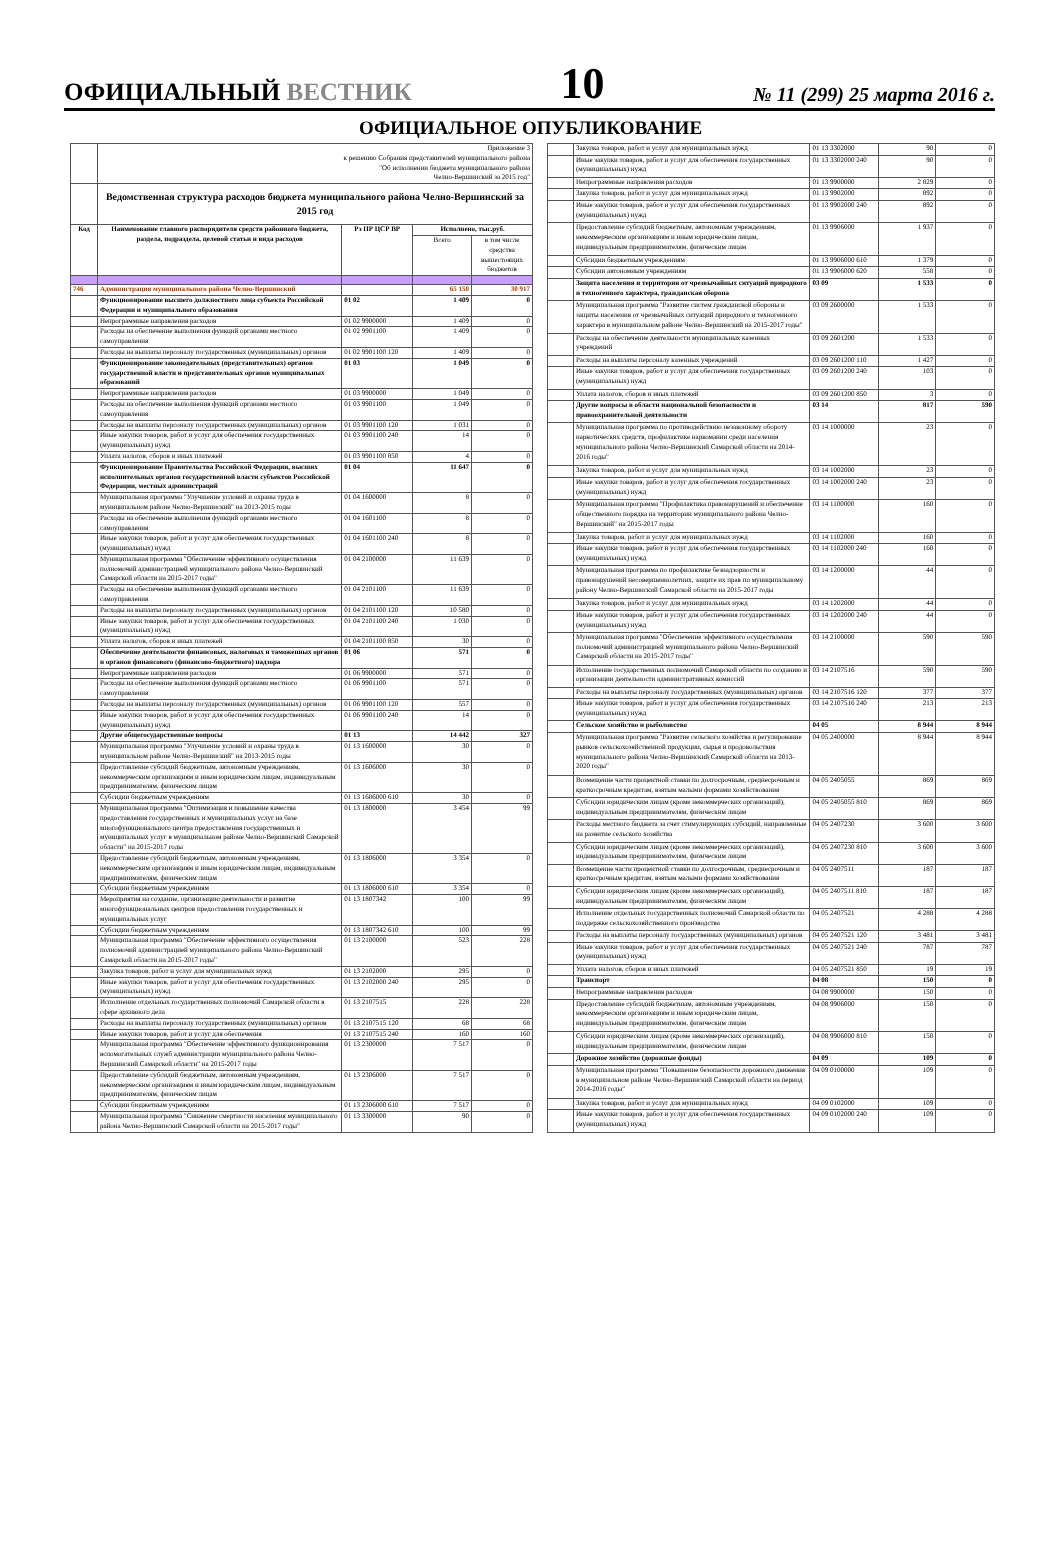ОФИЦИАЛЬНЫЙ ВЕСТНИК
10
№ 11 (299) 25 марта 2016 г.
ОФИЦИАЛЬНОЕ ОПУБЛИКОВАНИЕ
| | Приложение 3 к решению Собрания представителей муниципального района "Об исполнении бюджета муниципального района Челно-Вершинский за 2015 год" | | | |
| | Ведомственная структура расходов бюджета муниципального района Челно-Вершинский за 2015 год | | | |
| Код | Наименование главного распорядителя средств районного бюджета, раздела, подраздела, целевой статьи и вида расходов | Рз ПР ЦСР ВР | Исполнено, тыс.руб. | |
| | | | Всего | в том числе средства вышестоящих бюджетов |
| 746 | Администрация муниципального района Челно-Вершинский | | 65 150 | 30 917 |
| | Функционирование высшего должностного лица субъекта Российской Федерации и муниципального образования | 01 02 | 1 409 | 0 |
| | Непрограммные направления расходов | 01 02 9900000 | 1 409 | 0 |
| | Расходы на обеспечение выполнения функций органами местного самоуправления | 01 02 9901100 | 1 409 | 0 |
| | Расходы на выплаты персоналу государственных (муниципальных) органов | 01 02 9901100 120 | 1 409 | 0 |
| | Функционирование законодательных (представительных) органов государственной власти и представительных органов муниципальных образований | 01 03 | 1 049 | 0 |
| | Непрограммные направления расходов | 01 03 9900000 | 1 049 | 0 |
| | Расходы на обеспечение выполнения функций органами местного самоуправления | 01 03 9901100 | 1 049 | 0 |
| | Расходы на выплаты персоналу государственных (муниципальных) органов | 01 03 9901100 120 | 1 031 | 0 |
| | Иные закупки товаров, работ и услуг для обеспечения государственных (муниципальных) нужд | 01 03 9901100 240 | 14 | 0 |
| | Уплата налогов, сборов и иных платежей | 01 03 9901100 850 | 4 | 0 |
| | Функционирование Правительства Российской Федерации, высших исполнительных органов государственной власти субъектов Российской Федерации, местных администраций | 01 04 | 11 647 | 0 |
| | Муниципальная программа "Улучшение условий и охраны труда в муниципальном районе Челно-Вершинский" на 2013-2015 годы | 01 04 1600000 | 8 | 0 |
| | Расходы на обеспечение выполнения функций органами местного самоуправления | 01 04 1601100 | 8 | 0 |
| | Иные закупки товаров, работ и услуг для обеспечения государственных (муниципальных) нужд | 01 04 1601100 240 | 8 | 0 |
| | Муниципальная программа "Обеспечение эффективного осуществления полномочий администрацией муниципального района Челно-Вершинский Самарской области на 2015-2017 годы" | 01 04 2100000 | 11 639 | 0 |
| | Расходы на обеспечение выполнения функций органами местного самоуправления | 01 04 2101100 | 11 639 | 0 |
| | Расходы на выплаты персоналу государственных (муниципальных) органов | 01 04 2101100 120 | 10 580 | 0 |
| | Иные закупки товаров, работ и услуг для обеспечения государственных (муниципальных) нужд | 01 04 2101100 240 | 1 030 | 0 |
| | Уплата налогов, сборов и иных платежей | 01 04 2101100 850 | 30 | 0 |
| | Обеспечение деятельности финансовых, налоговых и таможенных органов и органов финансового (финансово-бюджетного) надзора | 01 06 | 571 | 0 |
| | Непрограммные направления расходов | 01 06 9900000 | 571 | 0 |
| | Расходы на обеспечение выполнения функций органами местного самоуправления | 01 06 9901100 | 571 | 0 |
| | Расходы на выплаты персоналу государственных (муниципальных) органов | 01 06 9901100 120 | 557 | 0 |
| | Иные закупки товаров, работ и услуг для обеспечения государственных (муниципальных) нужд | 01 06 9901100 240 | 14 | 0 |
| | Другие общегосударственные вопросы | 01 13 | 14 442 | 327 |
| | Муниципальная программа "Улучшение условий и охраны труда в муниципальном районе Челно-Вершинский" на 2013-2015 годы | 01 13 1600000 | 30 | 0 |
| | Предоставление субсидий бюджетным, автономным учреждениям, некоммерческим организациям и иным юридическим лицам, индивидуальным предпринимателям, физическим лицам | 01 13 1606000 | 30 | 0 |
| | Субсидии бюджетным учреждениям | 01 13 1606000 610 | 30 | 0 |
| | Муниципальная программа "Оптимизация и повышение качества предоставления государственных и муниципальных услуг на базе многофункционального центра предоставления государственных и муниципальных услуг в муниципальном районе Челно-Вершинский Самарской области" на 2015-2017 годы | 01 13 1800000 | 3 454 | 99 |
| | Предоставление субсидий бюджетным, автономным учреждениям, некоммерческим организациям и иным юридическим лицам, индивидуальным предпринимателям, физическим лицам | 01 13 1806000 | 3 354 | 0 |
| | Субсидии бюджетным учреждениям | 01 13 1806000 610 | 3 354 | 0 |
| | Мероприятия на создание, организацию деятельности и развитие многофункциональных центров предоставления государственных и муниципальных услуг | 01 13 1807342 | 100 | 99 |
| | Субсидии бюджетным учреждениям | 01 13 1807342 610 | 100 | 99 |
| | Муниципальная программа "Обеспечение эффективного осуществления полномочий администрацией муниципального района Челно-Вершинский Самарской области на 2015-2017 годы" | 01 13 2100000 | 523 | 228 |
| | Закупка товаров, работ и услуг для муниципальных нужд | 01 13 2102000 | 295 | 0 |
| | Иные закупки товаров, работ и услуг для обеспечения государственных (муниципальных) нужд | 01 13 2102000 240 | 295 | 0 |
| | Исполнение отдельных государственных полномочий Самарской области в сфере архивного дела | 01 13 2107515 | 228 | 228 |
| | Расходы на выплаты персоналу государственных (муниципальных) органов | 01 13 2107515 120 | 68 | 68 |
| | Иные закупки товаров, работ и услуг для обеспечения | 01 13 2107515 240 | 160 | 160 |
| | Муниципальная программа "Обеспечение эффективного функционирования вспомогательных служб администрации муниципального района Челно-Вершинский Самарской области" на 2015-2017 годы | 01 13 2300000 | 7 517 | 0 |
| | Предоставление субсидий бюджетным, автономным учреждениям, некоммерческим организациям и иным юридическим лицам, индивидуальным предпринимателям, физическим лицам | 01 13 2306000 | 7 517 | 0 |
| | Субсидии бюджетным учреждениям | 01 13 2306000 610 | 7 517 | 0 |
| | Муниципальная программа "Снижение смертности населения муниципального района Челно-Вершинский Самарской области на 2015-2017 годы" | 01 13 3300000 | 90 | 0 |
| | Закупка товаров, работ и услуг для муниципальных нужд | 01 13 3302000 | 90 | 0 |
| | Иные закупки товаров, работ и услуг для обеспечения государственных (муниципальных) нужд | 01 13 3302000 240 | 90 | 0 |
| | Непрограммные направления расходов | 01 13 9900000 | 2 829 | 0 |
| | Закупка товаров, работ и услуг для муниципальных нужд | 01 13 9902000 | 892 | 0 |
| | Иные закупки товаров, работ и услуг для обеспечения государственных (муниципальных) нужд | 01 13 9902000 240 | 892 | 0 |
| | Предоставление субсидий бюджетным, автономным учреждениям, некоммерческим организациям и иным юридическим лицам, индивидуальным предпринимателям, физическим лицам | 01 13 9906000 | 1 937 | 0 |
| | Субсидии бюджетным учреждениям | 01 13 9906000 610 | 1 379 | 0 |
| | Субсидии автономным учреждениям | 01 13 9906000 620 | 558 | 0 |
| | Защита населения и территории от чрезвычайных ситуаций природного и техногенного характера, гражданская оборона | 03 09 | 1 533 | 0 |
| | Муниципальная программа "Развитие систем гражданской обороны и защиты населения от чрезвычайных ситуаций природного и техногенного характера в муниципальном районе Челно-Вершинский на 2015-2017 годы" | 03 09 2600000 | 1 533 | 0 |
| | Расходы на обеспечение деятельности муниципальных казенных учреждений | 03 09 2601200 | 1 533 | 0 |
| | Расходы на выплаты персоналу казенных учреждений | 03 09 2601200 110 | 1 427 | 0 |
| | Иные закупки товаров, работ и услуг для обеспечения государственных (муниципальных) нужд | 03 09 2601200 240 | 103 | 0 |
| | Уплата налогов, сборов и иных платежей | 03 09 2601200 850 | 3 | 0 |
| | Другие вопросы в области национальной безопасности и правоохранительной деятельности | 03 14 | 817 | 590 |
| | Муниципальная программа по противодействию незаконному обороту наркотических средств, профилактике наркомании среди населения муниципального района Челно-Вершинский Самарской области на 2014-2016 годы" | 03 14 1000000 | 23 | 0 |
| | Закупка товаров, работ и услуг для муниципальных нужд | 03 14 1002000 | 23 | 0 |
| | Иные закупки товаров, работ и услуг для обеспечения государственных (муниципальных) нужд | 03 14 1002000 240 | 23 | 0 |
| | Муниципальная программа "Профилактика правонарушений и обеспечение общественного порядка на территории муниципального района Челно-Вершинский" на 2015-2017 годы | 03 14 1100000 | 160 | 0 |
| | Закупка товаров, работ и услуг для муниципальных нужд | 03 14 1102000 | 160 | 0 |
| | Иные закупки товаров, работ и услуг для обеспечения государственных (муниципальных) нужд | 03 14 1102000 240 | 160 | 0 |
| | Муниципальная программа по профилактике безнадзорности и правонарушений несовершеннолетних, защите их прав по муниципальному району Челно-Вершинский Самарской области на 2015-2017 годы | 03 14 1200000 | 44 | 0 |
| | Закупка товаров, работ и услуг для муниципальных нужд | 03 14 1202000 | 44 | 0 |
| | Иные закупки товаров, работ и услуг для обеспечения государственных (муниципальных) нужд | 03 14 1202000 240 | 44 | 0 |
| | Муниципальная программа "Обеспечение эффективного осуществления полномочий администрацией муниципального района Челно-Вершинский Самарской области на 2015-2017 годы" | 03 14 2100000 | 590 | 590 |
| | Исполнение государственных полномочий Самарской области по созданию и организации деятельности административных комиссий | 03 14 2107516 | 590 | 590 |
| | Расходы на выплаты персоналу государственных (муниципальных) органов | 03 14 2107516 120 | 377 | 377 |
| | Иные закупки товаров, работ и услуг для обеспечения государственных (муниципальных) нужд | 03 14 2107516 240 | 213 | 213 |
| | Сельское хозяйство и рыболовство | 04 05 | 8 944 | 8 944 |
| | Муниципальная программа "Развитие сельского хозяйства и регулирование рынков сельскохозяйственной продукции, сырья и продовольствия муниципального района Челно-Вершинский Самарской области на 2013-2020 годы" | 04 05 2400000 | 8 944 | 8 944 |
| | Возмещение части процентной ставки по долгосрочным, среднесрочным и краткосрочным кредитам, взятым малыми формами хозяйствования | 04 05 2405055 | 869 | 869 |
| | Субсидии юридическим лицам (кроме некоммерческих организаций), индивидуальным предпринимателям, физическим лицам | 04 05 2405055 810 | 869 | 869 |
| | Расходы местного бюджета за счет стимулирующих субсидий, направленные на развитие сельского хозяйства | 04 05 2407230 | 3 600 | 3 600 |
| | Субсидии юридическим лицам (кроме некоммерческих организаций), индивидуальным предпринимателям, физическим лицам | 04 05 2407230 810 | 3 600 | 3 600 |
| | Возмещение части процентной ставки по долгосрочным, среднесрочным и краткосрочным кредитам, взятым малыми формами хозяйствования | 04 05 2407511 | 187 | 187 |
| | Субсидии юридическим лицам (кроме некоммерческих организаций), индивидуальным предпринимателям, физическим лицам | 04 05 2407511 810 | 187 | 187 |
| | Исполнение отдельных государственных полномочий Самарской области по поддержке сельскохозяйственного производства | 04 05 2407521 | 4 288 | 4 288 |
| | Расходы на выплаты персоналу государственных (муниципальных) органов | 04 05 2407521 120 | 3 481 | 3 481 |
| | Иные закупки товаров, работ и услуг для обеспечения государственных (муниципальных) нужд | 04 05 2407521 240 | 787 | 787 |
| | Уплата налогов, сборов и иных платежей | 04 05 2407521 850 | 19 | 19 |
| | Транспорт | 04 08 | 150 | 0 |
| | Непрограммные направления расходов | 04 08 9900000 | 150 | 0 |
| | Предоставление субсидий бюджетным, автономным учреждениям, некоммерческим организациям и иным юридическим лицам, индивидуальным предпринимателям, физическим лицам | 04 08 9906000 | 150 | 0 |
| | Субсидии юридическим лицам (кроме некоммерческих организаций), индивидуальным предпринимателям, физическим лицам | 04 08 9906000 810 | 150 | 0 |
| | Дорожное хозяйство (дорожные фонды) | 04 09 | 109 | 0 |
| | Муниципальная программа "Повышение безопасности дорожного движения в муниципальном районе Челно-Вершинский Самарской области на период 2014-2016 годы" | 04 09 0100000 | 109 | 0 |
| | Закупка товаров, работ и услуг для муниципальных нужд | 04 09 0102000 | 109 | 0 |
| | Иные закупки товаров, работ и услуг для обеспечения государственных (муниципальных) нужд | 04 09 0102000 240 | 109 | 0 |